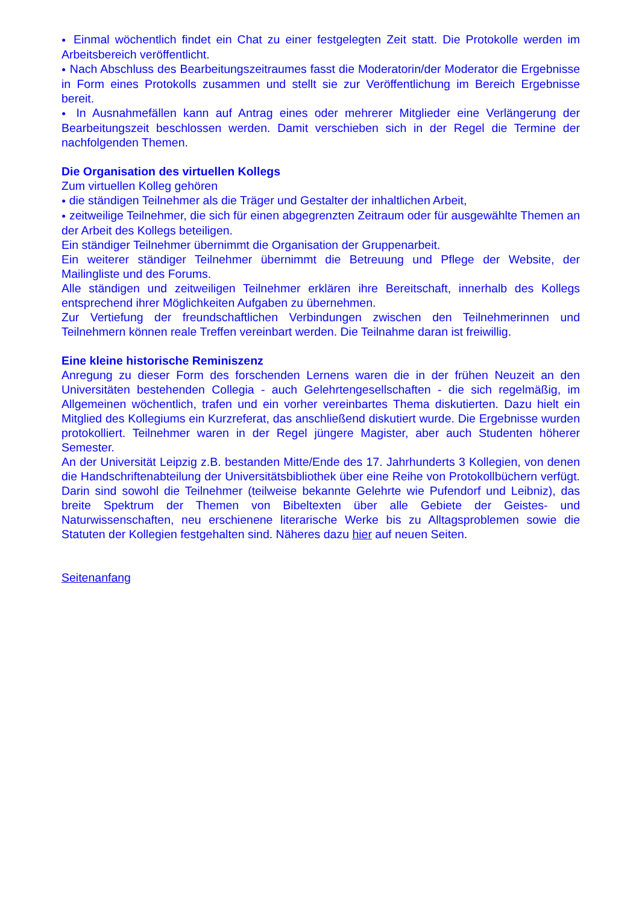● Einmal wöchentlich findet ein Chat zu einer festgelegten Zeit statt. Die Protokolle werden im Arbeitsbereich veröffentlicht.
● Nach Abschluss des Bearbeitungszeitraumes fasst die Moderatorin/der Moderator die Ergebnisse in Form eines Protokolls zusammen und stellt sie zur Veröffentlichung im Bereich Ergebnisse bereit.
● In Ausnahmefällen kann auf Antrag eines oder mehrerer Mitglieder eine Verlängerung der Bearbeitungszeit beschlossen werden. Damit verschieben sich in der Regel die Termine der nachfolgenden Themen.
Die Organisation des virtuellen Kollegs
Zum virtuellen Kolleg gehören
● die ständigen Teilnehmer als die Träger und Gestalter der inhaltlichen Arbeit,
● zeitweilige Teilnehmer, die sich für einen abgegrenzten Zeitraum oder für ausgewählte Themen an der Arbeit des Kollegs beteiligen.
Ein ständiger Teilnehmer übernimmt die Organisation der Gruppenarbeit.
Ein weiterer ständiger Teilnehmer übernimmt die Betreuung und Pflege der Website, der Mailingliste und des Forums.
Alle ständigen und zeitweiligen Teilnehmer erklären ihre Bereitschaft, innerhalb des Kollegs entsprechend ihrer Möglichkeiten Aufgaben zu übernehmen.
Zur Vertiefung der freundschaftlichen Verbindungen zwischen den Teilnehmerinnen und Teilnehmern können reale Treffen vereinbart werden. Die Teilnahme daran ist freiwillig.
Eine kleine historische Reminiszenz
Anregung zu dieser Form des forschenden Lernens waren die in der frühen Neuzeit an den Universitäten bestehenden Collegia - auch Gelehrtengesellschaften - die sich regelmäßig, im Allgemeinen wöchentlich, trafen und ein vorher vereinbartes Thema diskutierten. Dazu hielt ein Mitglied des Kollegiums ein Kurzreferat, das anschließend diskutiert wurde. Die Ergebnisse wurden protokolliert. Teilnehmer waren in der Regel jüngere Magister, aber auch Studenten höherer Semester.
An der Universität Leipzig z.B. bestanden Mitte/Ende des 17. Jahrhunderts 3 Kollegien, von denen die Handschriftenabteilung der Universitätsbibliothek über eine Reihe von Protokollbüchern verfügt. Darin sind sowohl die Teilnehmer (teilweise bekannte Gelehrte wie Pufendorf und Leibniz), das breite Spektrum der Themen von Bibeltexten über alle Gebiete der Geistes- und Naturwissenschaften, neu erschienene literarische Werke bis zu Alltagsproblemen sowie die Statuten der Kollegien festgehalten sind. Näheres dazu hier auf neuen Seiten.
Seitenanfang